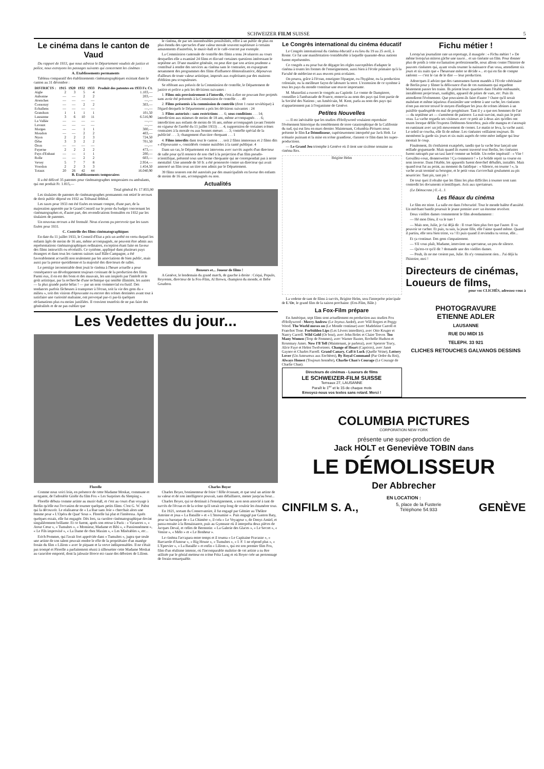SCHWEIZER FILM SUISSE 5
Le cinéma dans le canton de Vaud
Du rapport de 1933, que nous adresse le Département vaudois de justice et police, nous extrayons les passages suivants qui concernent les cinémas :
A. Etablissements permanents
Tableau comparatif des établissements cinématographiques existant dans le canton au 31 décembre :
| DISTRICTS : | 1915 | 1920 | 1932 | 1933 | Produit des patentes en 1933 Fr. Ct. |
| --- | --- | --- | --- | --- | --- |
| Aigle | 2 | 3 | 5 | 4 | 1.103,— |
| Aubonne | — | — | 2 | 2 | 203,— |
| Avenches | — | — | — | — | —,— |
| Cossonay | — | — | 2 | 2 | 303,— |
| Echallens | — | — | — | — | —,— |
| Grandson | 1 | 1 | 1 | 1 | 101,50 |
| Lausanne | 3 | 6 | 10 | 11 | 6.516,90 |
| La Vallée | — | — | — | — | —,— |
| Lavaux | — | — | — | — | —,— |
| Morges | — | — | 1 | 1 | 300,— |
| Moudon | — | — | 2 | 2 | 403,— |
| Nyon | 2 | 2 | 2 | 3 | 724,50 |
| Orbe | 3 | 3 | 2 | 2 | 701,50 |
| Oron | — | — | — | — | —,— |
| Payerne | 2 | 2 | 2 | 2 | 473,— |
| Pays d'Enhaut | — | — | 1 | 1 | 200,— |
| Rolle | — | — | 2 | 2 | 603,— |
| Vevey | 5 | 7 | 7 | 8 | 2.954,— |
| Yverdon | 2 | 2 | 3 | 3 | 1.454,50 |
| Totaux | 20 | 26 | 42 | 44 | 16.040,90 |
B. Etablissements temporaires
Il a été délivré 35 patentes pour cinématographes temporaires ou ambulants, qui ont produit Fr. 1.815,—
Total général Fr. 17.855,90
Les titulaires de patentes de cinématographes permanents ont retiré le recours de droit public déposé en 1932 au Tribunal fédéral.
Les taxes pour 1933 ont été fixées en tenant compte, d'une part, de la majoration apportée par le Grand Conseil sur le poste du budget concernant les cinématographes et, d'autre part, des revendications formulées en 1932 par les titulaires de patentes.
Un nouveau recours a été formulé. Nous n'avons pu percevoir que les taxes fixées pour 1931.
C. Contrôle des films cinématographiques
En date du 11 juillet 1933, le Conseil d'Etat a pris un arrêté en vertu duquel les enfants âgés de moins de 16 ans, même accompagnés, ne peuvent être admis aux représentations cinématographiques ordinaires, exception étant faite en faveur des films instructifs ou récréatifs. Ce système, appliqué dans plusieurs pays étrangers et dans tous les cantons suisses sauf Bâle-Campagne, a été favorablement accueilli non seulement par les associations de bien public, mais aussi par la presse quotidienne et la majorité des directeurs de salles.
Le prestige incontestable dont jouit le cinéma à l'heure actuelle a pour conséquence un développement toujours croissant de la production des films. Parmi eux, il en est des bons et des mauvais, les uns inspirés par l'intérêt et le goût artistique, par la recherche d'une technique qui semble illimitée, les autres — la plus grande partie hélas ! — par un sens commercial exclusif. Des tendances parfois fâcheuses à transposer à l'écran, soit la vie des gens du « milieu », soit des visions d'épouvante ou encore des scènes destinées avant tout à satisfaire une curiosité malsaine, ont provoqué par-ci par-là quelques réclamations plus ou moins justifiées. Il convient toutefois de ne pas faire des généralités et de ne pas oublier que
le cinéma, de par ses innombrables possibilités, offre à un public de plus en plus étendu des spectacles d'une valeur morale souvent supérieure à certains amusements d'autrefois, le music-hall et le café-concert par exemple.
La Commission cantonale de contrôle des films a tenu 24 séances au cours desquelles elle a examiné 24 films et discuté certaines questions intéressant le septième art. D'une manière générale, on peut dire que son action prudente a contribué à rendre des services au cinéma sans le contrarier, en expurgeant notamment des programmes des films d'influence démoralisatrice, dépourvus d'ailleurs de toute valeur artistique, imposés aux exploitants par des maisons d'édition peu scrupuleuses.
Se référant aux préavis de la Commission de contrôle, le Département de justice et police a pris les décisions suivantes :
1. Films mis provisoirement à l'interdit, c'est-à-dire ne pouvant être projetés sans avoir été présentés à la Commission de contrôle . . . 49
2. Films présentés à la commission de contrôle (dont 1 russe soviétique) à l'égard desquels le Département a pris les décisions suivantes : 24
3. Films autorisés : sans restrictions . . . 6; sous conditions . . . 14; interdiction aux mineurs de moins de 18 ans, même accompagnés . . . 6; interdiction aux enfants de moins de 16 ans, même accompagnés (avant l'entrée en vigueur de l'arrêté du 11 juillet 1933) . . . 4; suppression de certaines scènes contraires à la morale ou aux bonnes mœurs . . . 3; contrôle spécial de la publicité . . . 3; changement d'un titre choquant . . . 1
4. Films interdits dans tout le canton . . . soit 2 films immoraux et 2 films dits « d'épouvante », considérés comme nuisibles à la santé publique. 4
Dans un cas, le Département est intervenu avec succès auprès d'un directeur de salle pour qu'il renonce de son chef à la projection d'un film pseudo-scientifique, présenté sous une forme choquante qui ne correspondait pas à notre mentalité. Une amende de 50 fr. a été prononcée contre un directeur qui avait annoncé un film sous un titre non admis par le Département.
39 films sonores ont été autorisés par des municipalités en faveur des enfants de moins de 16 ans, accompagnés ou non.
Actualités
Boxeurs et... Joueur de films !
A Genève, le lendemain du grand match, de gauche à droite : Criqui, Populo, Reyrenns, directeur de la Fox-Film, Al Brown, champion du monde, et Bebe Goudron.
Les Vedettes du jour...
Florelle
Comme nous voici loin, en présence de cette Madame Moskat, commune et arrogante, de l'adorable Gisèle du film Fox « Les Surprises du Sleeping ».
Florelle débuta comme artiste au music-hall, et c'est au cours d'un voyage à Berlin qu'elle eut l'occasion de tourner quelques petits films. C'est G. W. Pabst qui la découvrit. Le réalisateur de « La Rue sans Joie » cherchait alors une femme pour « L'Opéra de Quat' Sous ». Florelle lui plut et l'intéressa. Après quelques essais, elle fut engagée. Dès lors, sa carrière cinématographique devint singulièrement brillante. Et ce furent, après son retour à Paris : « Vacances », « Atout Cœur », « Tumultes », « Monsieur, Madame et Bibi », « Passionnément », « Le Fils improvisé », « La Dame de chez Maxim », « Les Misérables », etc...
Erich Pommer, qui l'avait fort appréciée dans « Tumultes », jugea que seule une artiste de son talent pouvait rendre le rôle de la propriétaire d'un manège forain du film « Liliom » avec le piquant et la verve indispensables. Il ne s'était pas trompé et Florelle a parfaitement réussi à silhouetter cette Madame Moskat au caractère emporté, dont la jalousie féroce est cause des déboires de Liliom.
Charles Boyer
Charles Boyer, bonimenteur de foire ! Rôle écrasant, et que seul un artiste de sa valeur et de son intelligence pouvait, sans défaillance, mener jusqu'au bout...
Charles Boyer, qui se destinait à l'enseignement, a son nom associé à tant de succès de l'écran et de la scène qu'il serait trop long de vouloir les énumérer tous.
En 1921, sortant du Conservatoire, il fut engagé par Gémier au Théâtre Antoine et joua « La Bataille » et « L'Insoumise ». Puis engagé par Gaston Baty, pour sa barraque de « La Chimère », il créa « Le Voyageur », de Denys Amiel, et passa ensuite à la Renaissance, puis au Gymnase où il interpréta deux pièces de Jacques Deval, et celles de Bernstein: « La Galerie des Glaces », « Le Secret », « Venise », « Mélo » et « Le Bonheur ».
Le cinéma l'accapara entre temps et il tourna « Le Capitaine Fracasse », « Barcarole d'Amour », « Big House », « Tumultes », « I. F. 1 ne répond plus », « L'Epervier », « La Bataille » et enfin « Liliom », qui est son premier film Fox, film d'un réalisme intense, où l'incomparable maîtrise de cet artiste a su être utilisée par le génial metteur en scène Fritz Lang et où Boyer crée un personnage de forain remarquable.
Le Congrès international du cinéma éducatif
Le Congrès international du cinéma éducatif a eu lieu du 19 au 25 avril, à Rome. Ce fut une manifestation considérable à laquelle quarante-deux nations furent représentées.
Ce congrès a eu pour but de dégager les règles susceptibles d'adapter le cinéma à toutes les formes de l'enseignement, aussi bien à l'école primaire qu'à la Faculté de médecine et aux œuvres post-scolaires.
On pourra, grâce à l'écran, enseigner l'épargne, ou l'hygiène, ou la production coloniale, ou la meilleure façon de labourer la terre. L'extension de ce système à tous les pays du monde constitue une œuvre importante.
M. Mussolini a ouvert le congrès au Capitole. Le comte de Dampierre, conseiller à l'ambassade de France, remercia au nom des pays qui font partie de la Société des Nations ; un Américain, M. Kent, parla au nom des pays qui n'appartiennent pas à l'organisme de Genève.
Petites Nouvelles
— Il est inévitable que les studios d'Hollywood voulaient reproduire l'événement historique du tremblement de terre catastrophique de la Californie du sud, qui eut lieu en mars dernier. Maintenant, Columbia-Pictures nous présente le film Le Démolisseur, supérieurement interprété par Jack Holt. Le scénario puissant et la mise en scène grandiose, classent ce film dans les super-productions.
— Le Grand Jeu triomphe à Genève où il tient une sixième semaine au cinéma Rex.
Brigitte Helm
La vedette de tant de films à succès, Brigitte Helm, sera l'interprète principale de L'Or, le grand film de la saison prochaine. (Eos-Film, Bâle.)
La Fox-Film prépare
En Amérique, sept films sont actuellement en production aux studios Fox d'Hollywood : Merry Andrew (Le Joyeux André), avec Will Rogers et Peggy Wood. The World moves on (Le Monde continue) avec Madeleine Carroll et Franchot Tone. Forbidden Lips (Les Lèvres interdites), avec Otto Kruger et Nancy Carroll. Wild Gold (Or brut), avec John Boles et Claire Trevor. Too Many Women (Trop de Femmes), avec Warner Baxter, Rochelle Hudson et Rosemary Ames. Now I'll Tell (Maintenant, je parlerai), avec Spencer Tracy, Alice Faye et Helen Twelvetrees. Change of Heart (Caprices), avec Janet Gaynor et Charles Farrell. Grand Canary, Call it Luck (Quelle Veine), Lottery Lover (Un Amoureux aux Enchères), By Royal Command (Par Ordre du Roi), Always Honest (Toujours honnête), Charlie Chan's Courage (Le Courage de Charlie Chan).
Directeurs de cinémas - Loueurs de films
LE SCHWEIZER-FILM SUISSE
Terreaux 27, LAUSANNE
Paraît le 1<sup>er</sup> et le 15 de chaque mois
Envoyez-nous vos textes sans retard. Merci !
Fichu métier !
Lorsqu'un journaliste rate un reportage, il maugrée : « Fichu métier ! » De même lorsqu'un mitron gâche une sauce... et un cinéaste un film. Pour donner plus de poids à cette exclamation professionnelle, nous allons conter l'histoire de pauvres cinéastes qui, ayant voulu tourner la naissance d'un veau, attendirent six jours et six nuits que « l'heureuse mère se décide »... et qui en fin de compte ratèrent — c'est le cas de le dire — leur production.
Adoncques il advint que des cameramen furent mandés à l'Ecole vétérinaire de Berlin pour y filmer la délivrance d'un de ces ruminants qui regardent béatement passer les trains. Ils prirent leurs quartiers dans l'étable embaumée, installèrent projecteurs, sunlights, appareil de prises de vues, etc. Puis ils attendirent l'événement. Que pouvaient-ils faire d'autre ? Outre qu'il serait malséant et même injurieux d'assimiler une vedette à une vache, les cinéastes n'ont pas encore trouvé le moyen d'indiquer les jeux de scènes idoines à un paisible quadrupède en mal de progéniture. Tant il y a que nos hommes de l'art — du septième art — s'armèrent de patience. La nuit survint, mais pas le petit veau. La vache regarda ses visiteurs avec ce petit air à deux airs qu'elles ont toutes lorsque défile l'express Delémont-Sonceboz, puis elle mangea et s'assoupit en ruminant avec un joli mouvement de cornes. Le matin se leva, la vache aussi. Le soleil se coucha, elle fit de même. Les cinéastes veillaient toujours. Ils montèrent la garde six jours et six nuits auprès de cette mère indigne qui leur montait le coup.
Finalement, ils s'enfuirent exaspérés, tandis que la vache leur lançait une œillade goguenarde. Mais quand ils eurent traversé tout Berlin, les cinéastes furent rattrapés par un taxi lancé comme un bolide. Un ordre impératif : « Vite ! Grouillez-vous, donnerwetter ! Ça commence ! » Le bolide reprit sa course en sens inverse. Dans l'étable, les appareils furent derechef déballés, installés. Mais quand tout fut au point, au moment du fatidique : « Silence, on tourne ! », la vache avait terminé sa besogne, et le petit veau s'accrochait goulument au pis nourricier. Tant pis, tant pis !
De tout quoi il résulte que les films les plus difficiles à tourner sont sans contredit les documents scientifiques. Avis aux spectateurs.
(Le Démocrate.) E.-L. J.
Les fléaux du cinéma
Le film est triste. La salle est dans l'obscurité. Tout le monde halète d'anxiété. Un méchant bandit poursuit le jeune premier avec un énorme revolver.
Deux vieilles dames commentent le film abondamment :
— Hé mon Dieu, il va le tuer !
— Mais non, Julie, je t'ai déjà dit : Il court bien plus fort que l'autre. Il va pouvoir se cacher. Et puis, tu sais, la jeune fille, elle l'aime quand même. Quand il partira, elle sera bien triste, va ! Et puis quand il reviendra tu verras, elle...
Et ça continue. Des gens s'impatientent.
— S'il vous plaît, Madame, intervient un spectateur, un peu de silence.
— Qu'est-ce qu'il dit ? demande une des vieilles dames.
— Peuh, ils ne me croient pas, Julie. Ils n'y connaissent rien... J'ai déjà lu l'histoire, moi !
Directeurs de cinémas, Loueurs de films,
pour vos CLICHÉS, adressez-vous à
PHOTOGRAVURE
ETIENNE ADLER
LAUSANNE
RUE DU MIDI 15
TELEPH. 33 921
CLICHES RETOUCHES GALVANOS DESSINS
COLUMBIA PICTURES
CORPORATION NEW-YORK
présente une super-production de
Jack HOLT et Geneviève TOBIN dans
LE DÉMOLISSEUR
Der Abbrecher
EN LOCATION :
CINFILM S. A., 5, place de la Fusterie
Téléphone 54.933 GENÈVE